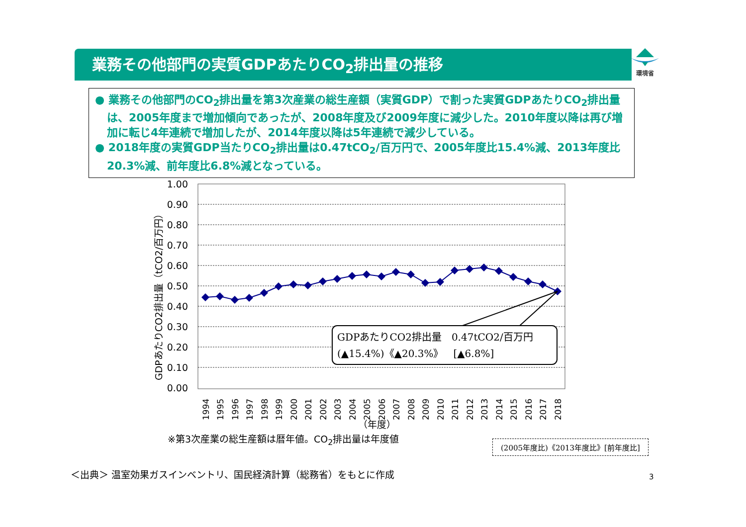業務その他部門の実質GDPあたりCO<sub>2</sub>排出量の推移 環境省
● 業務その他部門のCO<sub>2</sub>排出量を第3次産業の総生産額（実質GDP）で割った実質GDPあたりCO<sub>2</sub>排出量は、2005年度まで増加傾向であったが、2008年度及び2009年度に減少した。2010年度以降は再び増加に転じ4年連続で増加したが、2014年度以降は5年連続で減少している。
● 2018年度の実質GDP当たりCO<sub>2</sub>排出量は0.47tCO<sub>2</sub>/百万円で、2005年度比15.4%減、2013年度比20.3%減、前年度比6.8%減となっている。
GDPあたりCO2排出量（tCO2/百万円）
1.00
0.90
0.80
0.70
0.60
0.50
0.40
0.30
0.20
0.10
0.00
GDPあたりCO2排出量　0.47tCO2/百万円
(▲15.4%)《▲20.3%》　[▲6.8%]
1994
1995
1996
1997
1998
1999
2000
2001
2002
2003
2004
2005
2006
2007
2008
2009
2010
2011
2012
2013
2014
2015
2016
2017
2018
（年度）
※第3次産業の総生産額は暦年値。CO<sub>2</sub>排出量は年度値
(2005年度比)《2013年度比》[前年度比]
＜出典＞ 温室効果ガスインベントリ、国民経済計算（総務省）をもとに作成
3